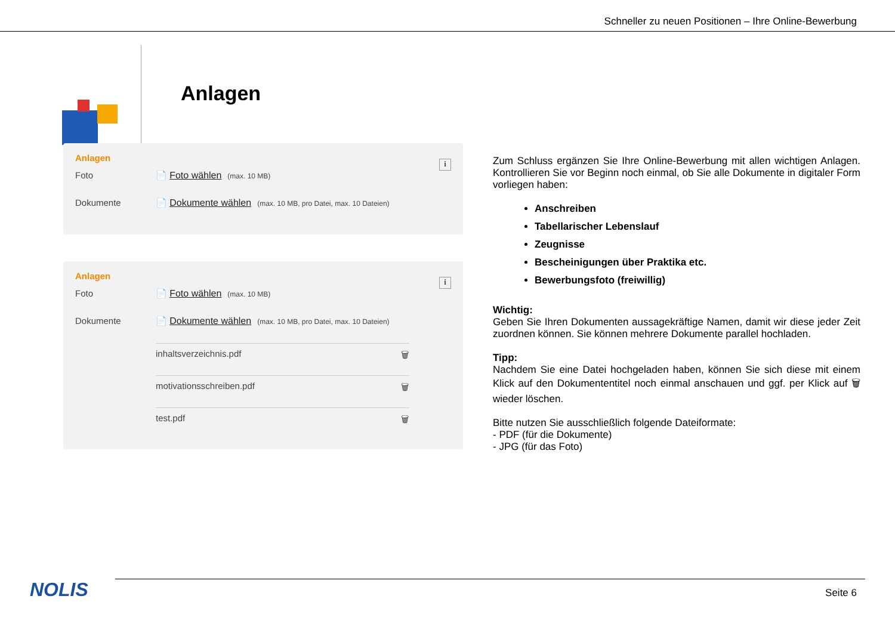Schneller zu neuen Positionen – Ihre Online-Bewerbung
Anlagen
i
Anlagen
Foto 📄 Foto wählen (max. 10 MB)
Dokumente 📄 Dokumente wählen (max. 10 MB, pro Datei, max. 10 Dateien)
i
Anlagen
Foto 📄 Foto wählen (max. 10 MB)
Dokumente 📄 Dokumente wählen (max. 10 MB, pro Datei, max. 10 Dateien)
inhaltsverzeichnis.pdf 🗑
motivationsschreiben.pdf 🗑
test.pdf 🗑
Zum Schluss ergänzen Sie Ihre Online-Bewerbung mit allen wichtigen Anlagen. Kontrollieren Sie vor Beginn noch einmal, ob Sie alle Dokumente in digitaler Form vorliegen haben:
Anschreiben
Tabellarischer Lebenslauf
Zeugnisse
Bescheinigungen über Praktika etc.
Bewerbungsfoto (freiwillig)
Wichtig:
Geben Sie Ihren Dokumenten aussagekräftige Namen, damit wir diese jeder Zeit zuordnen können. Sie können mehrere Dokumente parallel hochladen.
Tipp:
Nachdem Sie eine Datei hochgeladen haben, können Sie sich diese mit einem Klick auf den Dokumententitel noch einmal anschauen und ggf. per Klick auf 🗑 wieder löschen.
Bitte nutzen Sie ausschließlich folgende Dateiformate:
- PDF (für die Dokumente)
- JPG (für das Foto)
NOLIS Seite 6